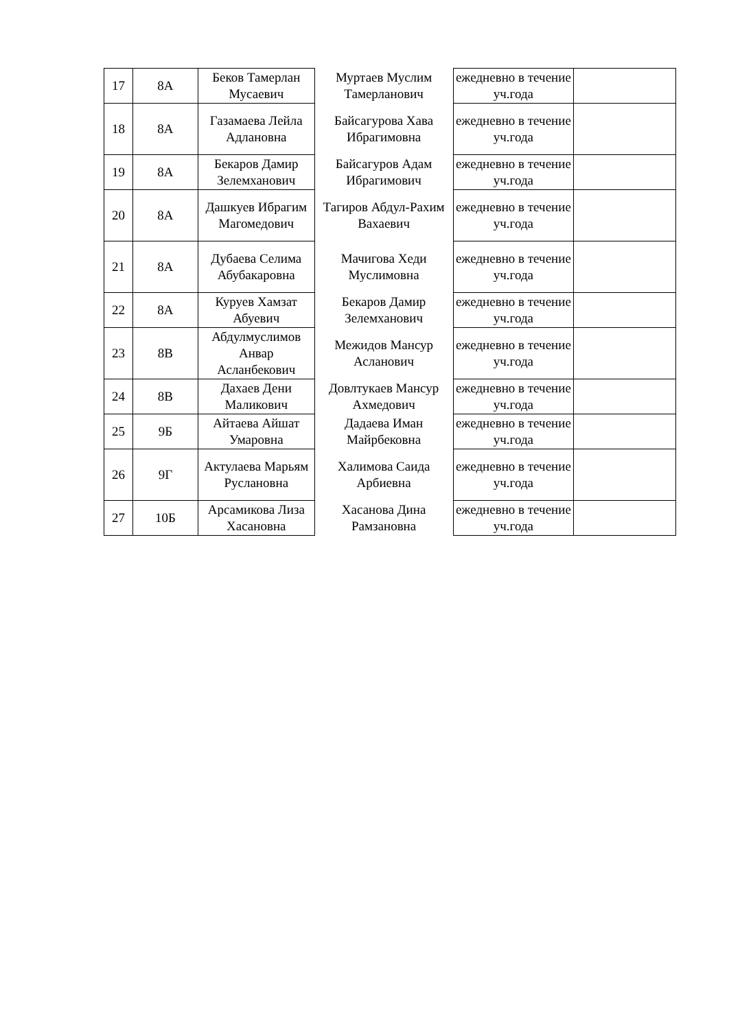| 17 | 8А | Беков Тамерлан Мусаевич | Муртаев Муслим Тамерланович | ежедневно в течение уч.года | |
| 18 | 8А | Газамаева Лейла Адлановна | Байсагурова Хава Ибрагимовна | ежедневно в течение уч.года | |
| 19 | 8А | Бекаров Дамир Зелемханович | Байсагуров Адам Ибрагимович | ежедневно в течение уч.года | |
| 20 | 8А | Дашкуев Ибрагим Магомедович | Тагиров Абдул-Рахим Вахаевич | ежедневно в течение уч.года | |
| 21 | 8А | Дубаева Селима Абубакаровна | Мачигова Хеди Муслимовна | ежедневно в течение уч.года | |
| 22 | 8А | Куруев Хамзат Абуевич | Бекаров Дамир Зелемханович | ежедневно в течение уч.года | |
| 23 | 8В | Абдулмуслимов Анвар Асланбекович | Межидов Мансур Асланович | ежедневно в течение уч.года | |
| 24 | 8В | Дахаев Дени Маликович | Довлтукаев Мансур Ахмедович | ежедневно в течение уч.года | |
| 25 | 9Б | Айтаева Айшат Умаровна | Дадаева Иман Майрбековна | ежедневно в течение уч.года | |
| 26 | 9Г | Актулаева Марьям Руслановна | Халимова Саида Арбиевна | ежедневно в течение уч.года | |
| 27 | 10Б | Арсамикова Лиза Хасановна | Хасанова Дина Рамзановна | ежедневно в течение уч.года | |